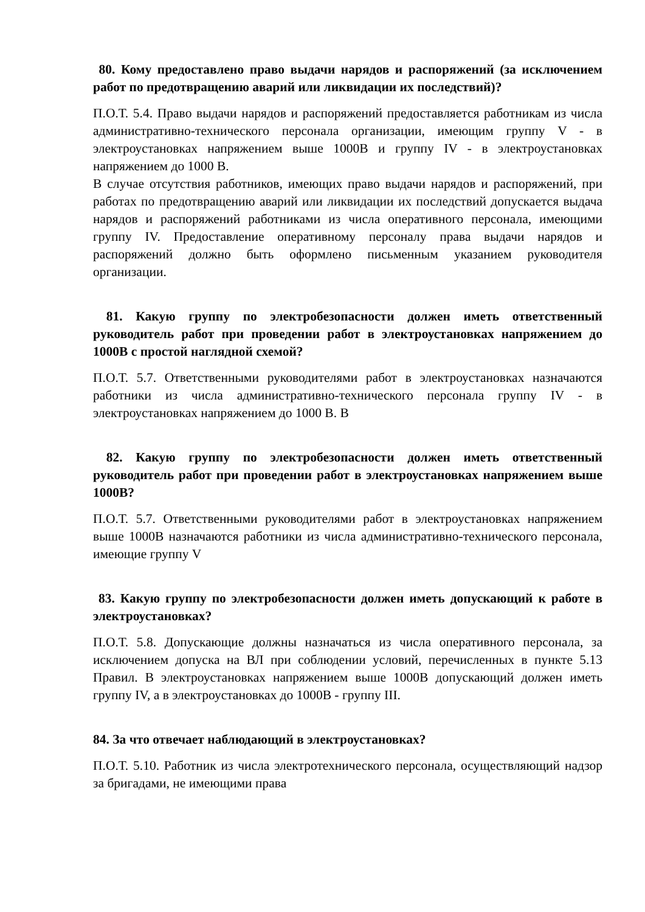80. Кому предоставлено право выдачи нарядов и распоряжений (за исключением работ по предотвращению аварий или ликвидации их последствий)?
П.О.Т. 5.4. Право выдачи нарядов и распоряжений предоставляется работникам из числа административно-технического персонала организации, имеющим группу V - в электроустановках напряжением выше 1000В и группу IV - в электроустановках напряжением до 1000 В.
В случае отсутствия работников, имеющих право выдачи нарядов и распоряжений, при работах по предотвращению аварий или ликвидации их последствий допускается выдача нарядов и распоряжений работниками из числа оперативного персонала, имеющими группу IV. Предоставление оперативному персоналу права выдачи нарядов и распоряжений должно быть оформлено письменным указанием руководителя организации.
81. Какую группу по электробезопасности должен иметь ответственный руководитель работ при проведении работ в электроустановках напряжением до 1000В с простой наглядной схемой?
П.О.Т. 5.7. Ответственными руководителями работ в электроустановках назначаются работники из числа административно-технического персонала группу IV - в электроустановках напряжением до 1000 В. В
82. Какую группу по электробезопасности должен иметь ответственный руководитель работ при проведении работ в электроустановках напряжением выше 1000В?
П.О.Т. 5.7. Ответственными руководителями работ в электроустановках напряжением выше 1000В назначаются работники из числа административно-технического персонала, имеющие группу V
83. Какую группу по электробезопасности должен иметь допускающий к работе в электроустановках?
П.О.Т. 5.8. Допускающие должны назначаться из числа оперативного персонала, за исключением допуска на ВЛ при соблюдении условий, перечисленных в пункте 5.13 Правил. В электроустановках напряжением выше 1000В допускающий должен иметь группу IV, а в электроустановках до 1000В - группу III.
84. За что отвечает наблюдающий в электроустановках?
П.О.Т. 5.10. Работник из числа электротехнического персонала, осуществляющий надзор за бригадами, не имеющими права